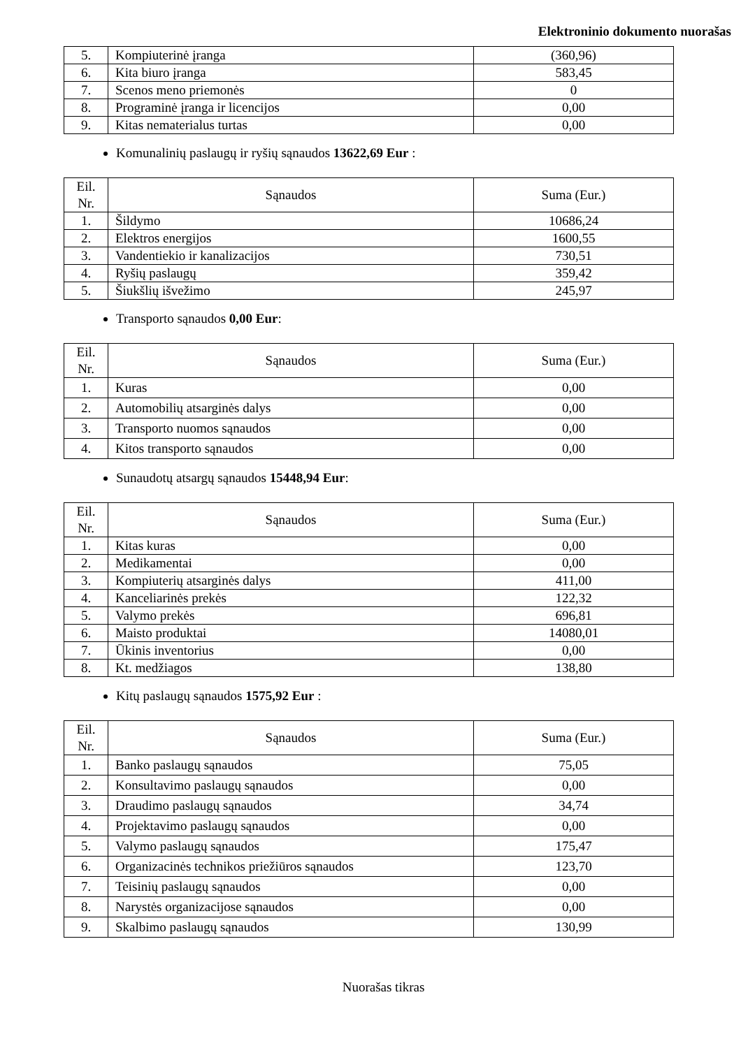Elektroninio dokumento nuorašas
| 5. | Kompiuterinė įranga | (360,96) |
| 6. | Kita biuro įranga | 583,45 |
| 7. | Scenos meno priemonės | 0 |
| 8. | Programinė įranga ir licencijos | 0,00 |
| 9. | Kitas nematerialus turtas | 0,00 |
Komunalinių paslaugų ir ryšių sąnaudos 13622,69 Eur :
| Eil. Nr. | Sąnaudos | Suma (Eur.) |
| --- | --- | --- |
| 1. | Šildymo | 10686,24 |
| 2. | Elektros energijos | 1600,55 |
| 3. | Vandentiekio ir kanalizacijos | 730,51 |
| 4. | Ryšių paslaugų | 359,42 |
| 5. | Šiukšlių išvežimo | 245,97 |
Transporto sąnaudos 0,00 Eur:
| Eil. Nr. | Sąnaudos | Suma (Eur.) |
| --- | --- | --- |
| 1. | Kuras | 0,00 |
| 2. | Automobilių atsarginės dalys | 0,00 |
| 3. | Transporto nuomos sąnaudos | 0,00 |
| 4. | Kitos transporto sąnaudos | 0,00 |
Sunaudotų atsargų sąnaudos 15448,94 Eur:
| Eil. Nr. | Sąnaudos | Suma (Eur.) |
| --- | --- | --- |
| 1. | Kitas kuras | 0,00 |
| 2. | Medikamentai | 0,00 |
| 3. | Kompiuterių atsarginės dalys | 411,00 |
| 4. | Kanceliarinės prekės | 122,32 |
| 5. | Valymo prekės | 696,81 |
| 6. | Maisto produktai | 14080,01 |
| 7. | Ūkinis inventorius | 0,00 |
| 8. | Kt. medžiagos | 138,80 |
Kitų paslaugų sąnaudos 1575,92 Eur :
| Eil. Nr. | Sąnaudos | Suma (Eur.) |
| --- | --- | --- |
| 1. | Banko paslaugų sąnaudos | 75,05 |
| 2. | Konsultavimo paslaugų sąnaudos | 0,00 |
| 3. | Draudimo paslaugų sąnaudos | 34,74 |
| 4. | Projektavimo paslaugų sąnaudos | 0,00 |
| 5. | Valymo paslaugų sąnaudos | 175,47 |
| 6. | Organizacinės technikos priežiūros sąnaudos | 123,70 |
| 7. | Teisinių paslaugų sąnaudos | 0,00 |
| 8. | Narystės organizacijose sąnaudos | 0,00 |
| 9. | Skalbimo paslaugų sąnaudos | 130,99 |
Nuorašas tikras